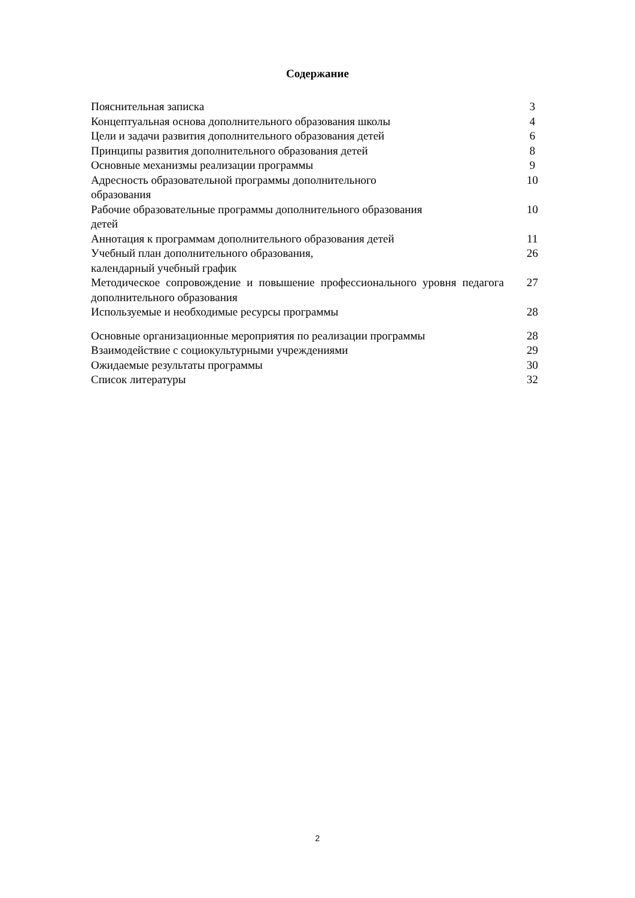Содержание
| Пояснительная записка | 3 |
| Концептуальная основа дополнительного образования школы | 4 |
| Цели и задачи развития дополнительного образования детей | 6 |
| Принципы развития дополнительного образования детей | 8 |
| Основные механизмы реализации программы | 9 |
| Адресность образовательной программы дополнительного образования | 10 |
| Рабочие образовательные программы дополнительного образования детей | 10 |
| Аннотация к программам дополнительного образования детей | 11 |
| Учебный план дополнительного образования, календарный учебный график | 26 |
| Методическое сопровождение и повышение профессионального уровня педагога дополнительного образования | 27 |
| Используемые и необходимые ресурсы программы | 28 |
| Основные организационные мероприятия по реализации программы | 28 |
| Взаимодействие с социокультурными учреждениями | 29 |
| Ожидаемые результаты программы | 30 |
| Список литературы | 32 |
2